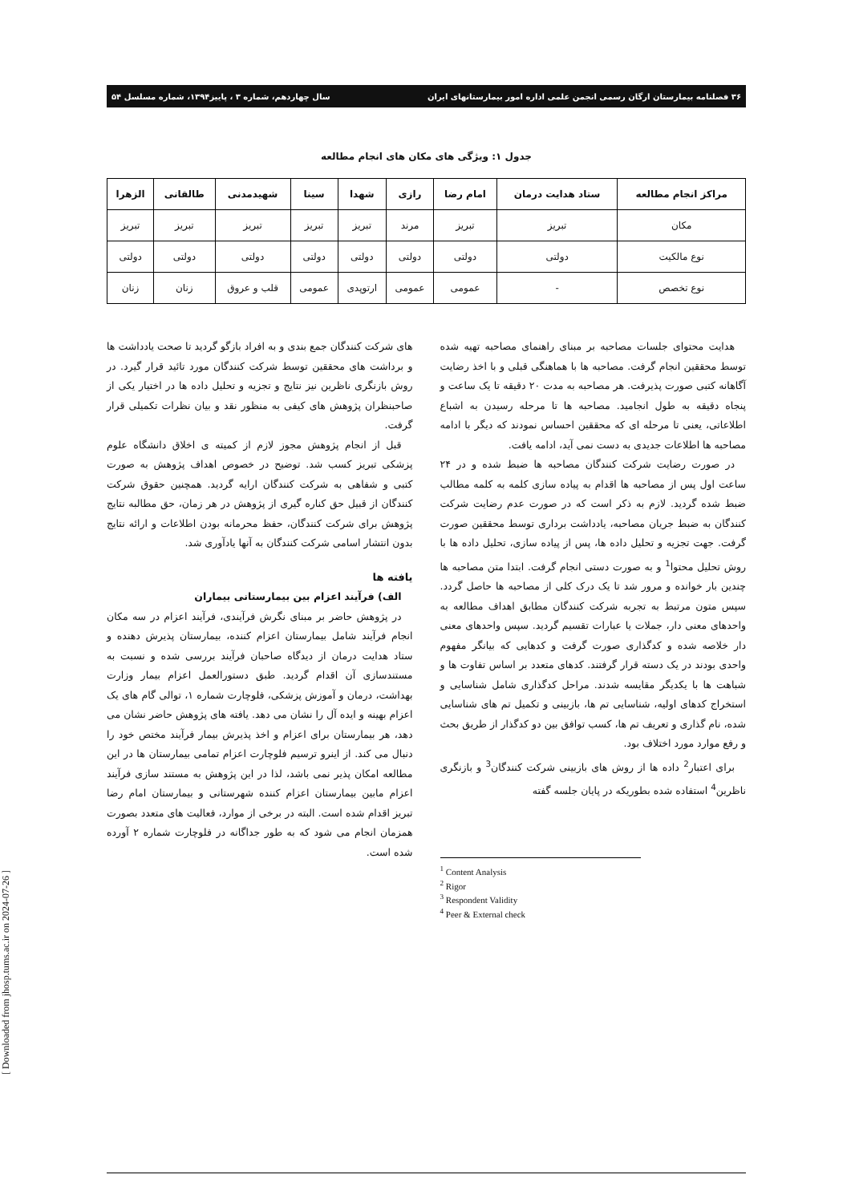۳۶ فصلنامه بیمارستان ارگان رسمی انجمن علمی اداره امور بیمارستانهای ایران سال چهاردهم، شماره ۳ ، پاییز۱۳۹۴، شماره مسلسل ۵۴
جدول ۱: ویژگی های مکان های انجام مطالعه
| مراکز انجام مطالعه | ستاد هدایت درمان | امام رضا | رازی | شهدا | سینا | شهیدمدنی | طالقانی | الزهرا |
| --- | --- | --- | --- | --- | --- | --- | --- | --- |
| مکان | تبریز | تبریز | مرند | تبریز | تبریز | تبریز | تبریز | تبریز |
| نوع مالکیت | دولتی | دولتی | دولتی | دولتی | دولتی | دولتی | دولتی | دولتی |
| نوع تخصص | - | عمومی | عمومی | ارتوپدی | عمومی | قلب و عروق | زنان | زنان |
هدایت محتوای جلسات مصاحبه بر مبنای راهنمای مصاحبه تهیه شده توسط محققین انجام گرفت. مصاحبه ها با هماهنگی قبلی و با اخذ رضایت آگاهانه کتبی صورت پذیرفت. هر مصاحبه به مدت ۲۰ دقیقه تا یک ساعت و پنجاه دقیقه به طول انجامید. مصاحبه ها تا مرحله رسیدن به اشباع اطلاعاتی، یعنی تا مرحله ای که محققین احساس نمودند که دیگر با ادامه مصاحبه ها اطلاعات جدیدی به دست نمی آید، ادامه یافت.
در صورت رضایت شرکت کنندگان مصاحبه ها ضبط شده و در ۲۴ ساعت اول پس از مصاحبه ها اقدام به پیاده سازی کلمه به کلمه مطالب ضبط شده گردید. لازم به ذکر است که در صورت عدم رضایت شرکت کنندگان به ضبط جریان مصاحبه، یادداشت برداری توسط محققین صورت گرفت. جهت تجزیه و تحلیل داده ها، پس از پیاده سازی، تحلیل داده ها با روش تحلیل محتوا<sup>1</sup> و به صورت دستی انجام گرفت. ابتدا متن مصاحبه ها چندین بار خوانده و مرور شد تا یک درک کلی از مصاحبه ها حاصل گردد. سپس متون مرتبط به تجربه شرکت کنندگان مطابق اهداف مطالعه به واحدهای معنی دار، جملات یا عبارات تقسیم گردید. سپس واحدهای معنی دار خلاصه شده و کدگذاری صورت گرفت و کدهایی که بیانگر مفهوم واحدی بودند در یک دسته قرار گرفتند. کدهای متعدد بر اساس تفاوت ها و شباهت ها با یکدیگر مقایسه شدند. مراحل کدگذاری شامل شناسایی و استخراج کدهای اولیه، شناسایی تم ها، بازبینی و تکمیل تم های شناسایی شده، نام گذاری و تعریف تم ها، کسب توافق بین دو کدگذار از طریق بحث و رفع موارد مورد اختلاف بود.
برای اعتبار<sup>2</sup> داده ها از روش های بازبینی شرکت کنندگان<sup>3</sup> و بازنگری ناظرین<sup>4</sup> استفاده شده بطوریکه در پایان جلسه گفته
<sup>1</sup> Content Analysis
<sup>2</sup> Rigor
<sup>3</sup> Respondent Validity
<sup>4</sup> Peer & External check
های شرکت کنندگان جمع بندی و به افراد بازگو گردید تا صحت یادداشت ها و برداشت های محققین توسط شرکت کنندگان مورد تائید قرار گیرد. در روش بازنگری ناظرین نیز نتایج و تجزیه و تحلیل داده ها در اختیار یکی از صاحبنظران پژوهش های کیفی به منظور نقد و بیان نظرات تکمیلی قرار گرفت.
قبل از انجام پژوهش مجوز لازم از کمیته ی اخلاق دانشگاه علوم پزشکی تبریز کسب شد. توضیح در خصوص اهداف پژوهش به صورت کتبی و شفاهی به شرکت کنندگان ارایه گردید. همچنین حقوق شرکت کنندگان از قبیل حق کناره گیری از پژوهش در هر زمان، حق مطالبه نتایج پژوهش برای شرکت کنندگان، حفظ محرمانه بودن اطلاعات و ارائه نتایج بدون انتشار اسامی شرکت کنندگان به آنها یادآوری شد.
یافته ها
الف) فرآیند اعزام بین بیمارستانی بیماران
در پژوهش حاضر بر مبنای نگرش فرآیندی، فرآیند اعزام در سه مکان انجام فرآیند شامل بیمارستان اعزام کننده، بیمارستان پذیرش دهنده و ستاد هدایت درمان از دیدگاه صاحبان فرآیند بررسی شده و نسبت به مستندسازی آن اقدام گردید. طبق دستورالعمل اعزام بیمار وزارت بهداشت، درمان و آموزش پزشکی، فلوچارت شماره ۱، توالی گام های یک اعزام بهینه و ایده آل را نشان می دهد. یافته های پژوهش حاضر نشان می دهد، هر بیمارستان برای اعزام و اخذ پذیرش بیمار فرآیند مختص خود را دنبال می کند. از اینرو ترسیم فلوچارت اعزام تمامی بیمارستان ها در این مطالعه امکان پذیر نمی باشد، لذا در این پژوهش به مستند سازی فرآیند اعزام مابین بیمارستان اعزام کننده شهرستانی و بیمارستان امام رضا تبریز اقدام شده است. البته در برخی از موارد، فعالیت های متعدد بصورت همزمان انجام می شود که به طور جداگانه در فلوچارت شماره ۲ آورده شده است.
[ Downloaded from jhosp.tums.ac.ir on 2024-07-26 ]